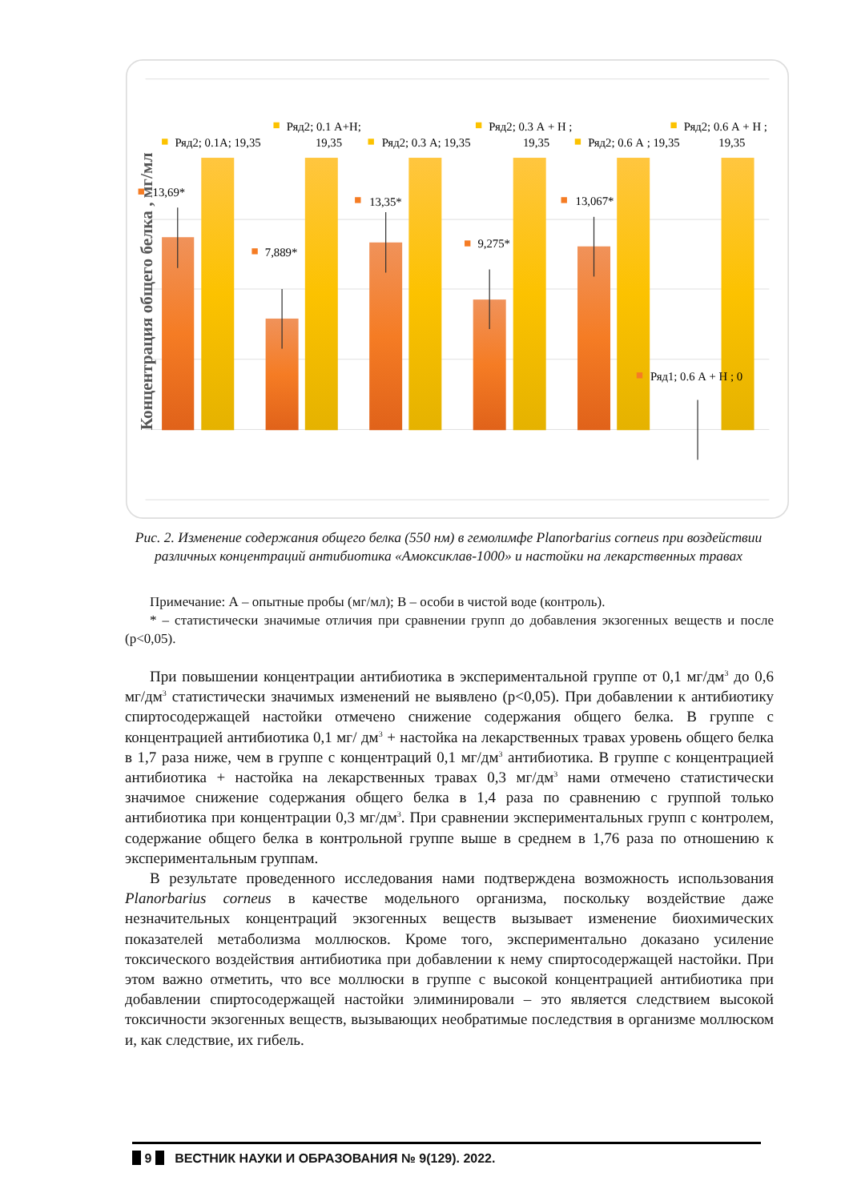13,69*
7,889*
13,35*
9,275*
13,067*
Ряд1; 0.6 А + Н ; 0
Ряд2; 0.1А; 19,35
Ряд2; 0.1 А+Н;
19,35
Ряд2; 0.3 А; 19,35
Ряд2; 0.3 А + Н ;
19,35
Ряд2; 0.6 А ; 19,35
Ряд2; 0.6 А + Н ;
19,35
Концентрация общего белка , мг/мл
Рис. 2. Изменение содержания общего белка (550 нм) в гемолимфе Planorbarius corneus при воздействии различных концентраций антибиотика «Амоксиклав-1000» и настойки на лекарственных травах
Примечание: А – опытные пробы (мг/мл); В – особи в чистой воде (контроль).
* – статистически значимые отличия при сравнении групп до добавления экзогенных веществ и после (p<0,05).
При повышении концентрации антибиотика в экспериментальной группе от 0,1 мг/дм<sup>3</sup> до 0,6 мг/дм<sup>3</sup> статистически значимых изменений не выявлено (p<0,05). При добавлении к антибиотику спиртосодержащей настойки отмечено снижение содержания общего белка. В группе с концентрацией антибиотика 0,1 мг/ дм<sup>3</sup> + настойка на лекарственных травах уровень общего белка в 1,7 раза ниже, чем в группе с концентраций 0,1 мг/дм<sup>3</sup> антибиотика. В группе с концентрацией антибиотика + настойка на лекарственных травах 0,3 мг/дм<sup>3</sup> нами отмечено статистически значимое снижение содержания общего белка в 1,4 раза по сравнению с группой только антибиотика при концентрации 0,3 мг/дм<sup>3</sup>. При сравнении экспериментальных групп с контролем, содержание общего белка в контрольной группе выше в среднем в 1,76 раза по отношению к экспериментальным группам.
В результате проведенного исследования нами подтверждена возможность использования Planorbarius corneus в качестве модельного организма, поскольку воздействие даже незначительных концентраций экзогенных веществ вызывает изменение биохимических показателей метаболизма моллюсков. Кроме того, экспериментально доказано усиление токсического воздействия антибиотика при добавлении к нему спиртосодержащей настойки. При этом важно отметить, что все моллюски в группе с высокой концентрацией антибиотика при добавлении спиртосодержащей настойки элиминировали – это является следствием высокой токсичности экзогенных веществ, вызывающих необратимые последствия в организме моллюском и, как следствие, их гибель.
9 ВЕСТНИК НАУКИ И ОБРАЗОВАНИЯ № 9(129). 2022.